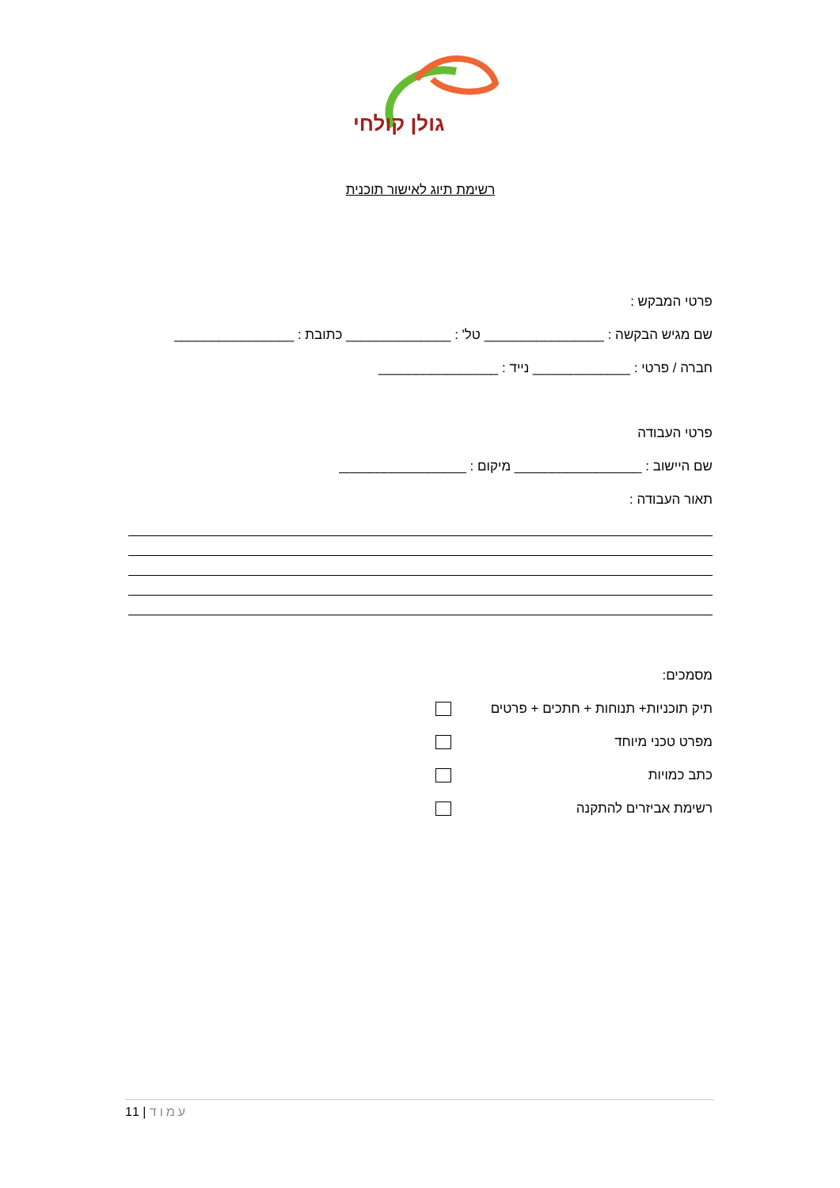גולן קולחי
רשימת תיוג לאישור תוכנית
פרטי המבקש :
שם מגיש הבקשה : ________________ טל' : ______________ כתובת : ________________
חברה / פרטי : _____________ נייד : ________________
פרטי העבודה
שם היישוב : _________________ מיקום : _________________
תאור העבודה :
מסמכים:
תיק תוכניות+ תנוחות + חתכים + פרטים
מפרט טכני מיוחד
כתב כמויות
רשימת אביזרים להתקנה
עמוד | 11